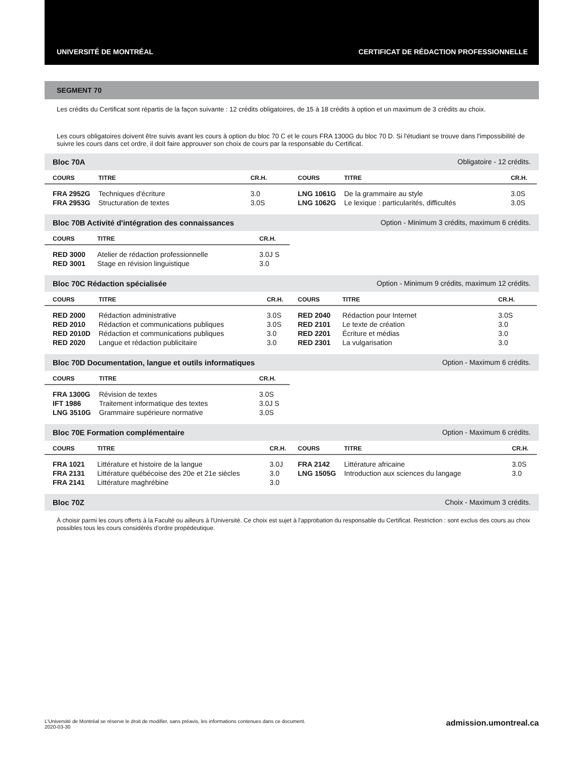UNIVERSITÉ DE MONTRÉAL CERTIFICAT DE RÉDACTION PROFESSIONNELLE
SEGMENT 70
Les crédits du Certificat sont répartis de la façon suivante : 12 crédits obligatoires, de 15 à 18 crédits à option et un maximum de 3 crédits au choix.
Les cours obligatoires doivent être suivis avant les cours à option du bloc 70 C et le cours FRA 1300G du bloc 70 D. Si l'étudiant se trouve dans l'impossibilité de suivre les cours dans cet ordre, il doit faire approuver son choix de cours par la responsable du Certificat.
Bloc 70A Obligatoire - 12 crédits.
| COURS | TITRE | CR.H. |
| --- | --- | --- |
| FRA 2952G | Techniques d'écriture | 3.0 |
| FRA 2953G | Structuration de textes | 3.0S |
| COURS | TITRE | CR.H. |
| --- | --- | --- |
| LNG 1061G | De la grammaire au style | 3.0S |
| LNG 1062G | Le lexique : particularités, difficultés | 3.0S |
Bloc 70B Activité d'intégration des connaissances Option - Minimum 3 crédits, maximum 6 crédits.
| COURS | TITRE | CR.H. |
| --- | --- | --- |
| RED 3000 | Atelier de rédaction professionnelle | 3.0J S |
| RED 3001 | Stage en révision linguistique | 3.0 |
Bloc 70C Rédaction spécialisée Option - Minimum 9 crédits, maximum 12 crédits.
| COURS | TITRE | CR.H. |
| --- | --- | --- |
| RED 2000 | Rédaction administrative | 3.0S |
| RED 2010 | Rédaction et communications publiques | 3.0S |
| RED 2010D | Rédaction et communications publiques | 3.0 |
| RED 2020 | Langue et rédaction publicitaire | 3.0 |
| COURS | TITRE | CR.H. |
| --- | --- | --- |
| RED 2040 | Rédaction pour Internet | 3.0S |
| RED 2101 | Le texte de création | 3.0 |
| RED 2201 | Écriture et médias | 3.0 |
| RED 2301 | La vulgarisation | 3.0 |
Bloc 70D Documentation, langue et outils informatiques Option - Maximum 6 crédits.
| COURS | TITRE | CR.H. |
| --- | --- | --- |
| FRA 1300G | Révision de textes | 3.0S |
| IFT 1986 | Traitement informatique des textes | 3.0J S |
| LNG 3510G | Grammaire supérieure normative | 3.0S |
Bloc 70E Formation complémentaire Option - Maximum 6 crédits.
| COURS | TITRE | CR.H. |
| --- | --- | --- |
| FRA 1021 | Littérature et histoire de la langue | 3.0J |
| FRA 2131 | Littérature québécoise des 20e et 21e siècles | 3.0 |
| FRA 2141 | Littérature maghrébine | 3.0 |
| COURS | TITRE | CR.H. |
| --- | --- | --- |
| FRA 2142 | Littérature africaine | 3.0S |
| LNG 1505G | Introduction aux sciences du langage | 3.0 |
Bloc 70Z Choix - Maximum 3 crédits.
À choisir parmi les cours offerts à la Faculté ou ailleurs à l'Université. Ce choix est sujet à l'approbation du responsable du Certificat. Restriction : sont exclus des cours au choix possibles tous les cours considérés d'ordre propédeutique.
L'Université de Montréal se réserve le droit de modifier, sans préavis, les informations contenues dans ce document.
2020-03-30
admission.umontreal.ca